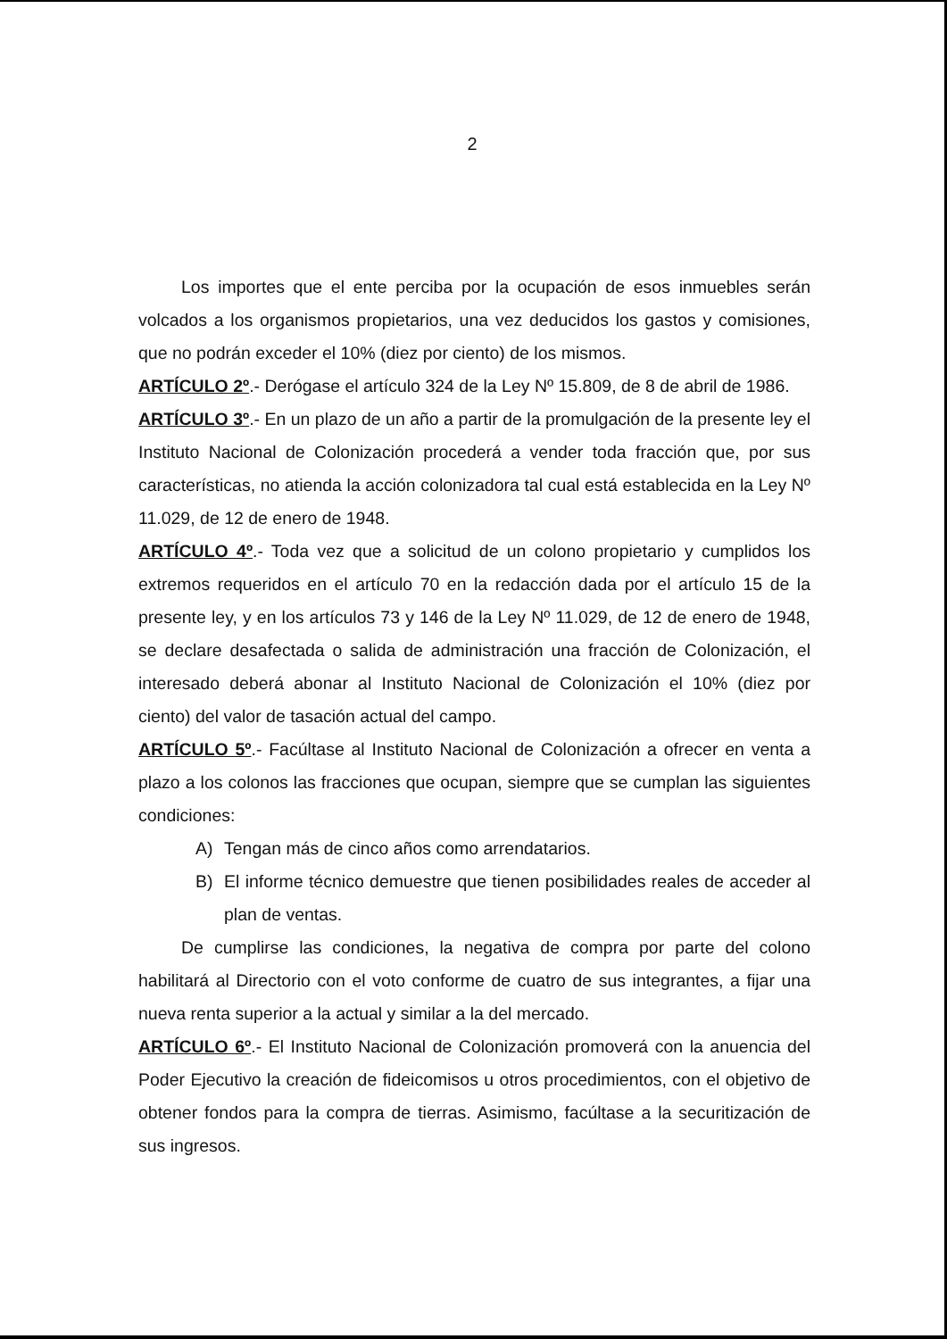2
Los importes que el ente perciba por la ocupación de esos inmuebles serán volcados a los organismos propietarios, una vez deducidos los gastos y comisiones, que no podrán exceder el 10% (diez por ciento) de los mismos.
ARTÍCULO 2º.- Derógase el artículo 324 de la Ley Nº 15.809, de 8 de abril de 1986.
ARTÍCULO 3º.- En un plazo de un año a partir de la promulgación de la presente ley el Instituto Nacional de Colonización procederá a vender toda fracción que, por sus características, no atienda la acción colonizadora tal cual está establecida en la Ley Nº 11.029, de 12 de enero de 1948.
ARTÍCULO 4º.- Toda vez que a solicitud de un colono propietario y cumplidos los extremos requeridos en el artículo 70 en la redacción dada por el artículo 15 de la presente ley, y en los artículos 73 y 146 de la Ley Nº 11.029, de 12 de enero de 1948, se declare desafectada o salida de administración una fracción de Colonización, el interesado deberá abonar al Instituto Nacional de Colonización el 10% (diez por ciento) del valor de tasación actual del campo.
ARTÍCULO 5º.- Facúltase al Instituto Nacional de Colonización a ofrecer en venta a plazo a los colonos las fracciones que ocupan, siempre que se cumplan las siguientes condiciones:
A) Tengan más de cinco años como arrendatarios.
B) El informe técnico demuestre que tienen posibilidades reales de acceder al plan de ventas.
De cumplirse las condiciones, la negativa de compra por parte del colono habilitará al Directorio con el voto conforme de cuatro de sus integrantes, a fijar una nueva renta superior a la actual y similar a la del mercado.
ARTÍCULO 6º.- El Instituto Nacional de Colonización promoverá con la anuencia del Poder Ejecutivo la creación de fideicomisos u otros procedimientos, con el objetivo de obtener fondos para la compra de tierras. Asimismo, facúltase a la securitización de sus ingresos.